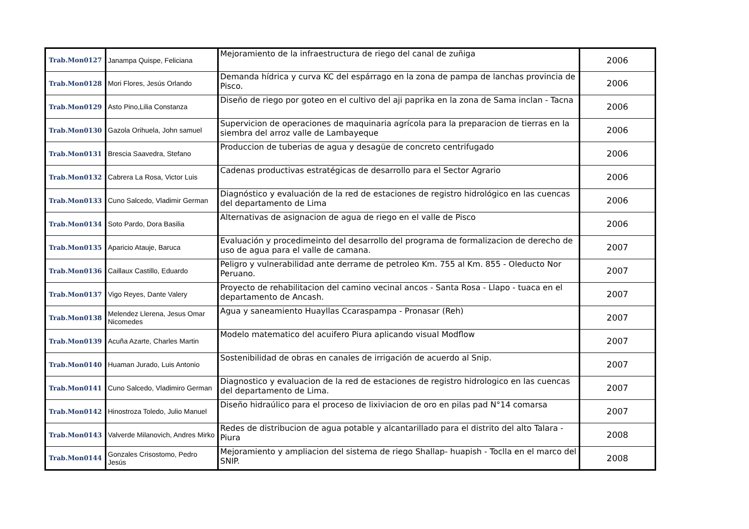| Trab.Mon0127 | Janampa Quispe, Feliciana | Mejoramiento de la infraestructura de riego del canal de zuñiga | 2006 |
| Trab.Mon0128 | Mori Flores, Jesús Orlando | Demanda hídrica y curva KC del espárrago en la zona de pampa de lanchas provincia de Pisco. | 2006 |
| Trab.Mon0129 | Asto Pino,Lilia Constanza | Diseño de riego por goteo en el cultivo del aji paprika en la zona de Sama inclan - Tacna | 2006 |
| Trab.Mon0130 | Gazola Orihuela, John samuel | Supervicion de operaciones de maquinaria agrícola para la preparacion de tierras en la siembra del arroz valle de Lambayeque | 2006 |
| Trab.Mon0131 | Brescia Saavedra, Stefano | Produccion de tuberias de agua y desagüe de concreto centrifugado | 2006 |
| Trab.Mon0132 | Cabrera La Rosa, Victor Luis | Cadenas productivas estratégicas de desarrollo para el Sector Agrario | 2006 |
| Trab.Mon0133 | Cuno Salcedo, Vladimir German | Diagnóstico y evaluación de la red de estaciones de registro hidrológico en las cuencas del departamento de Lima | 2006 |
| Trab.Mon0134 | Soto Pardo, Dora Basilia | Alternativas de asignacion de agua de riego en el valle de Pisco | 2006 |
| Trab.Mon0135 | Aparicio Atauje, Baruca | Evaluación y procedimeinto del desarrollo del programa de formalizacion de derecho de uso de agua para el valle de camana. | 2007 |
| Trab.Mon0136 | Caillaux Castillo, Eduardo | Peligro y vulnerabilidad ante derrame de petroleo Km. 755 al Km. 855 - Oleducto Nor Peruano. | 2007 |
| Trab.Mon0137 | Vigo Reyes, Dante Valery | Proyecto de rehabilitacion del camino vecinal ancos - Santa Rosa - Llapo - tuaca en el departamento de Ancash. | 2007 |
| Trab.Mon0138 | Melendez Llerena, Jesus Omar Nicomedes | Agua y saneamiento Huayllas Ccaraspampa - Pronasar (Reh) | 2007 |
| Trab.Mon0139 | Acuña Azarte, Charles Martin | Modelo matematico del acuifero Piura aplicando visual Modflow | 2007 |
| Trab.Mon0140 | Huaman Jurado, Luis Antonio | Sostenibilidad de obras en canales de irrigación de acuerdo al Snip. | 2007 |
| Trab.Mon0141 | Cuno Salcedo, Vladimiro German | Diagnostico y evaluacion de la red de estaciones de registro hidrologico en las cuencas del departamento de Lima. | 2007 |
| Trab.Mon0142 | Hinostroza Toledo, Julio Manuel | Diseño hidraúlico para el proceso de lixiviacion de oro en pilas pad N°14 comarsa | 2007 |
| Trab.Mon0143 | Valverde Milanovich, Andres Mirko | Redes de distribucion de agua potable y alcantarillado para el distrito del alto Talara - Piura | 2008 |
| Trab.Mon0144 | Gonzales Crisostomo, Pedro Jesús | Mejoramiento y ampliacion del sistema de riego Shallap- huapish - Toclla en el marco del SNIP. | 2008 |